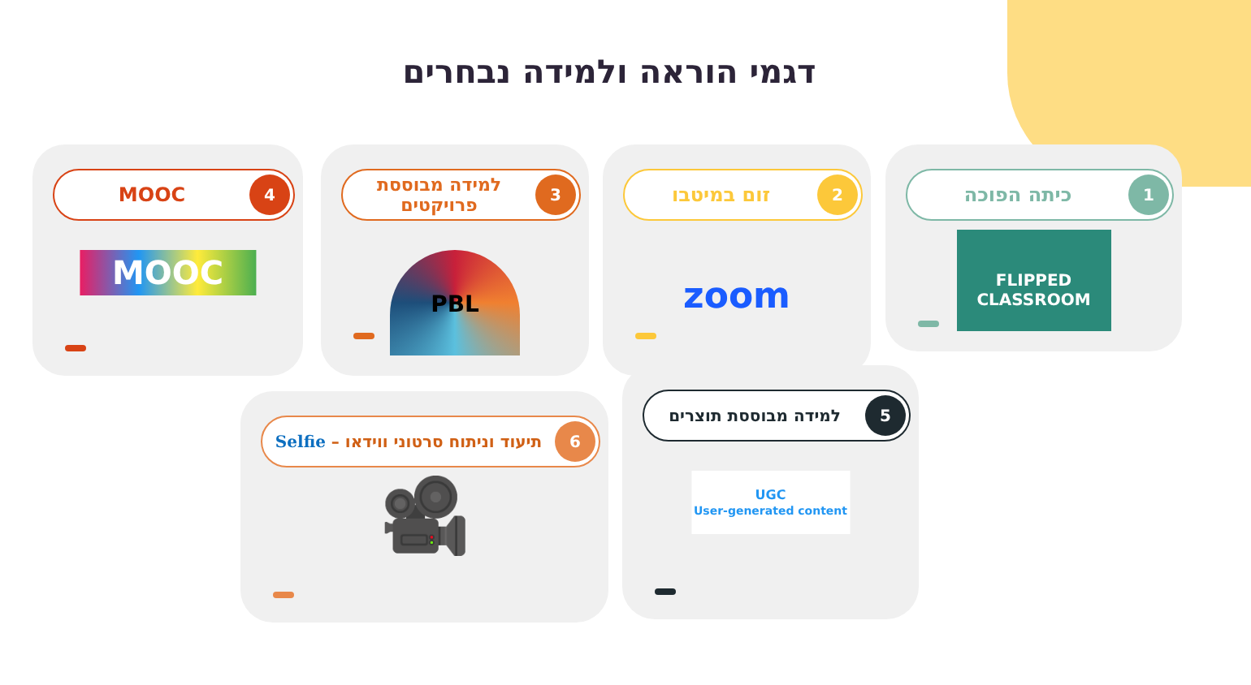דגמי הוראה ולמידה נבחרים
1
כיתה הפוכה
FLIPPED CLASSROOM
2
זום במיטבו
zoom
3
למידה מבוססת פרויקטים
PBL
4
MOOC
MOOC
5
למידה מבוססת תוצרים
UGC
User-generated content
6
תיעוד וניתוח סרטוני ווידאו – Selfie
🎥